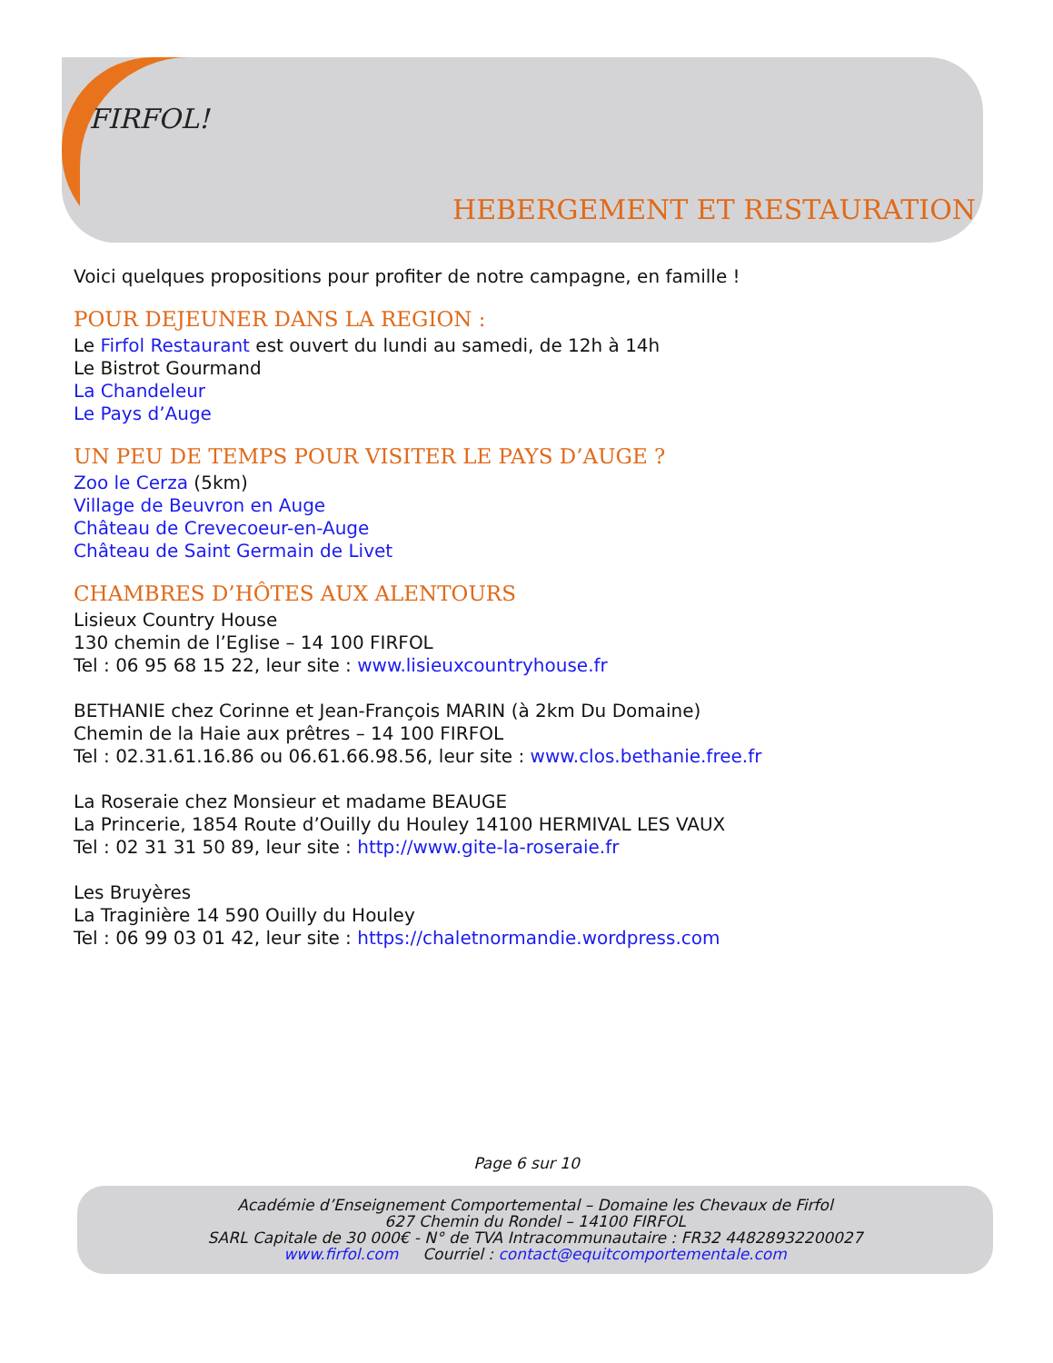FIRFOL!
HEBERGEMENT ET RESTAURATION
Voici quelques propositions pour profiter de notre campagne, en famille !
POUR DEJEUNER DANS LA REGION :
Le Firfol Restaurant est ouvert du lundi au samedi, de 12h à 14h
Le Bistrot Gourmand
La Chandeleur
Le Pays d’Auge
UN PEU DE TEMPS POUR VISITER LE PAYS D’AUGE ?
Zoo le Cerza (5km)
Village de Beuvron en Auge
Château de Crevecoeur-en-Auge
Château de Saint Germain de Livet
CHAMBRES D’HÔTES AUX ALENTOURS
Lisieux Country House
130 chemin de l’Eglise – 14 100 FIRFOL
Tel : 06 95 68 15 22, leur site : www.lisieuxcountryhouse.fr
BETHANIE chez Corinne et Jean-François MARIN (à 2km Du Domaine)
Chemin de la Haie aux prêtres – 14 100 FIRFOL
Tel : 02.31.61.16.86 ou 06.61.66.98.56, leur site : www.clos.bethanie.free.fr
La Roseraie chez Monsieur et madame BEAUGE
La Princerie, 1854 Route d’Ouilly du Houley 14100 HERMIVAL LES VAUX
Tel : 02 31 31 50 89, leur site : http://www.gite-la-roseraie.fr
Les Bruyères
La Traginière 14 590 Ouilly du Houley
Tel : 06 99 03 01 42, leur site : https://chaletnormandie.wordpress.com
Page 6 sur 10
Académie d’Enseignement Comportemental – Domaine les Chevaux de Firfol
627 Chemin du Rondel – 14100 FIRFOL
SARL Capitale de 30 000€ - N° de TVA Intracommunautaire : FR32 44828932200027
www.firfol.com Courriel : contact@equitcomportementale.com